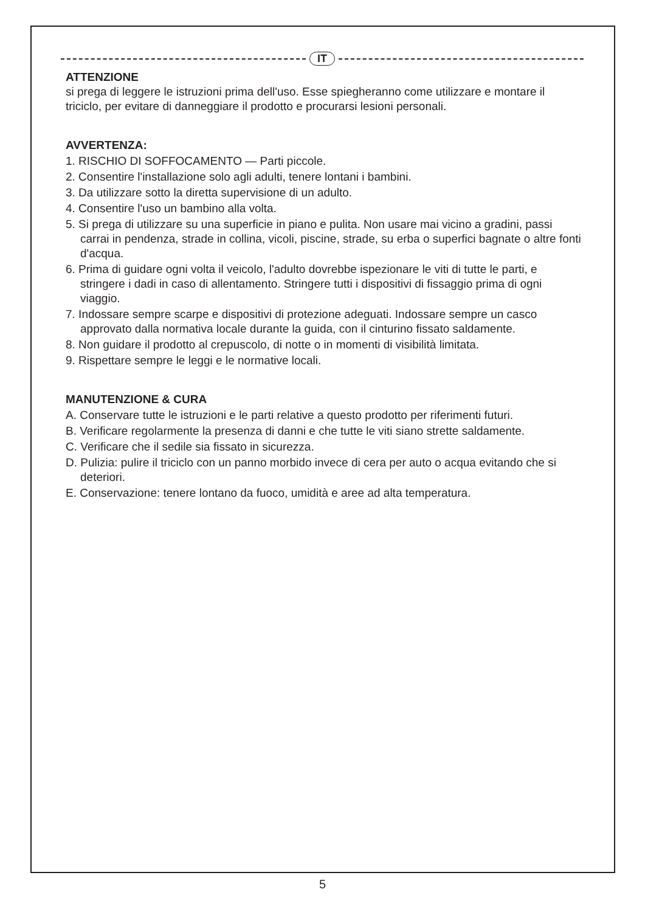IT
ATTENZIONE
si prega di leggere le istruzioni prima dell'uso. Esse spiegheranno come utilizzare e montare il triciclo, per evitare di danneggiare il prodotto e procurarsi lesioni personali.
AVVERTENZA:
1. RISCHIO DI SOFFOCAMENTO — Parti piccole.
2. Consentire l'installazione solo agli adulti, tenere lontani i bambini.
3. Da utilizzare sotto la diretta supervisione di un adulto.
4. Consentire l'uso un bambino alla volta.
5. Si prega di utilizzare su una superficie in piano e pulita. Non usare mai vicino a gradini, passi carrai in pendenza, strade in collina, vicoli, piscine, strade, su erba o superfici bagnate o altre fonti d'acqua.
6. Prima di guidare ogni volta il veicolo, l'adulto dovrebbe ispezionare le viti di tutte le parti, e stringere i dadi in caso di allentamento. Stringere tutti i dispositivi di fissaggio prima di ogni viaggio.
7. Indossare sempre scarpe e dispositivi di protezione adeguati. Indossare sempre un casco approvato dalla normativa locale durante la guida, con il cinturino fissato saldamente.
8. Non guidare il prodotto al crepuscolo, di notte o in momenti di visibilità limitata.
9. Rispettare sempre le leggi e le normative locali.
MANUTENZIONE & CURA
A. Conservare tutte le istruzioni e le parti relative a questo prodotto per riferimenti futuri.
B. Verificare regolarmente la presenza di danni e che tutte le viti siano strette saldamente.
C. Verificare che il sedile sia fissato in sicurezza.
D. Pulizia: pulire il triciclo con un panno morbido invece di cera per auto o acqua evitando che si deteriori.
E. Conservazione: tenere lontano da fuoco, umidità e aree ad alta temperatura.
5